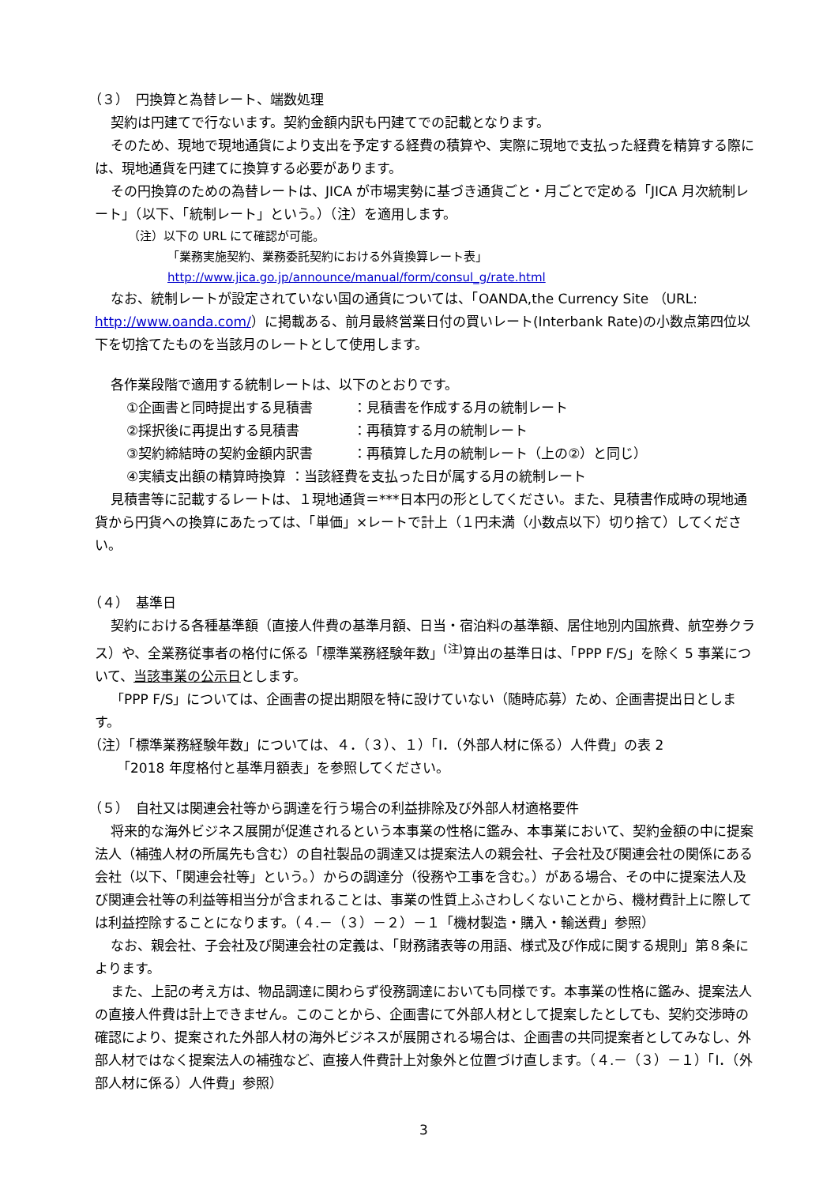（３）　円換算と為替レート、端数処理
契約は円建てで行ないます。契約金額内訳も円建てでの記載となります。
そのため、現地で現地通貨により支出を予定する経費の積算や、実際に現地で支払った経費を精算する際には、現地通貨を円建てに換算する必要があります。
その円換算のための為替レートは、JICA が市場実勢に基づき通貨ごと・月ごとで定める「JICA 月次統制レート」（以下、「統制レート」という。）（注）を適用します。
（注）以下の URL にて確認が可能。
「業務実施契約、業務委託契約における外貨換算レート表」
http://www.jica.go.jp/announce/manual/form/consul_g/rate.html
なお、統制レートが設定されていない国の通貨については、「OANDA,the Currency Site （URL: http://www.oanda.com/）に掲載ある、前月最終営業日付の買いレート(Interbank Rate)の小数点第四位以下を切捨てたものを当該月のレートとして使用します。
各作業段階で適用する統制レートは、以下のとおりです。
①企画書と同時提出する見積書　　　：見積書を作成する月の統制レート
②採択後に再提出する見積書　　　　：再積算する月の統制レート
③契約締結時の契約金額内訳書　　　：再積算した月の統制レート（上の②）と同じ）
④実績支出額の精算時換算 ：当該経費を支払った日が属する月の統制レート
見積書等に記載するレートは、１現地通貨＝***日本円の形としてください。また、見積書作成時の現地通貨から円貨への換算にあたっては、「単価」×レートで計上（１円未満（小数点以下）切り捨て）してください。
（４）　基準日
契約における各種基準額（直接人件費の基準月額、日当・宿泊料の基準額、居住地別内国旅費、航空券クラス）や、全業務従事者の格付に係る「標準業務経験年数」<sup>(注)</sup>算出の基準日は、「PPP F/S」を除く 5 事業について、当該事業の公示日とします。
「PPP F/S」については、企画書の提出期限を特に設けていない（随時応募）ため、企画書提出日とします。
（注）「標準業務経験年数」については、４．（３）、１）「Ⅰ．（外部人材に係る）人件費」の表 2
「2018 年度格付と基準月額表」を参照してください。
（５）　自社又は関連会社等から調達を行う場合の利益排除及び外部人材適格要件
将来的な海外ビジネス展開が促進されるという本事業の性格に鑑み、本事業において、契約金額の中に提案法人（補強人材の所属先も含む）の自社製品の調達又は提案法人の親会社、子会社及び関連会社の関係にある会社（以下、「関連会社等」という。）からの調達分（役務や工事を含む。）がある場合、その中に提案法人及び関連会社等の利益等相当分が含まれることは、事業の性質上ふさわしくないことから、機材費計上に際しては利益控除することになります。（４.－（３）－２）－１「機材製造・購入・輸送費」参照）
なお、親会社、子会社及び関連会社の定義は、「財務諸表等の用語、様式及び作成に関する規則」第８条によります。
また、上記の考え方は、物品調達に関わらず役務調達においても同様です。本事業の性格に鑑み、提案法人の直接人件費は計上できません。このことから、企画書にて外部人材として提案したとしても、契約交渉時の確認により、提案された外部人材の海外ビジネスが展開される場合は、企画書の共同提案者としてみなし、外部人材ではなく提案法人の補強など、直接人件費計上対象外と位置づけ直します。（４.－（３）－１）「Ⅰ．（外部人材に係る）人件費」参照）
3